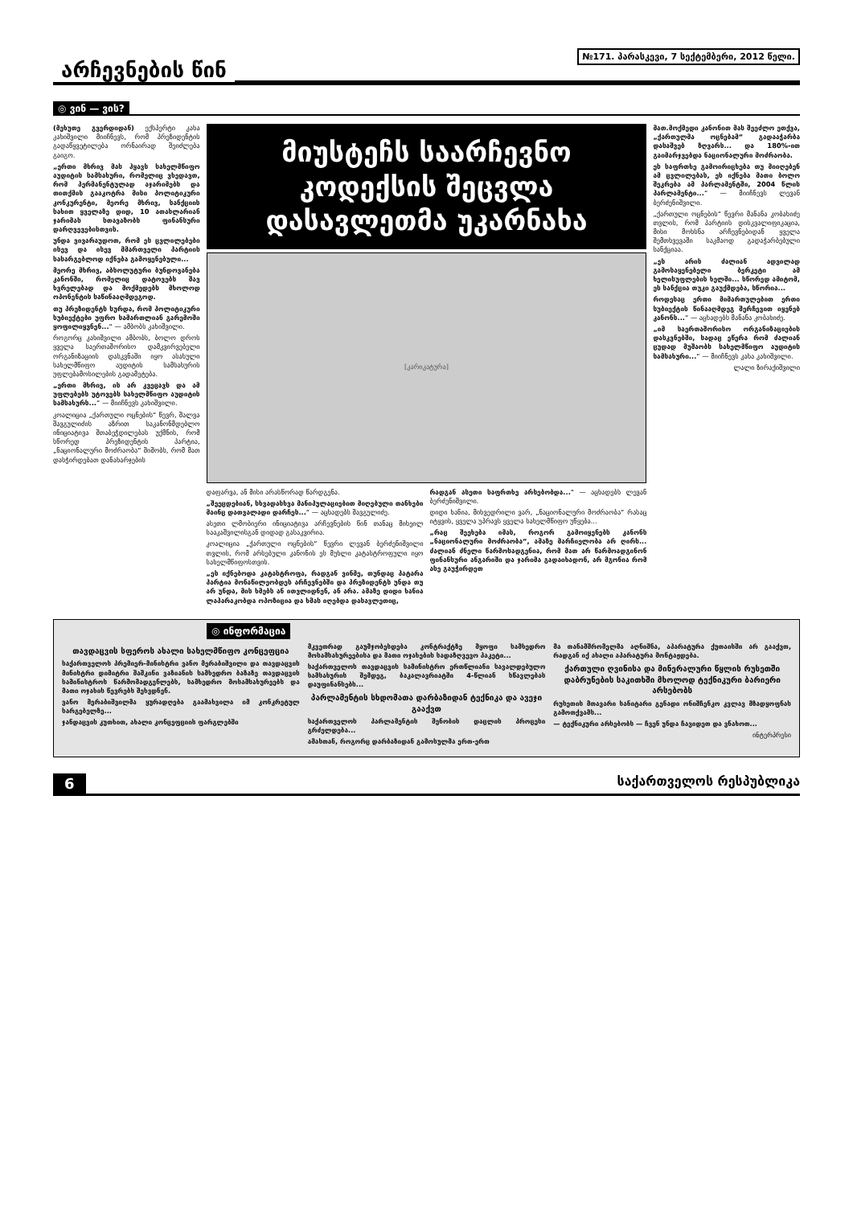არჩევნების წინ
№171. პარასკევი, 7 სექტემბერი, 2012 წელი.
◎ ვინ — ვის?
(მეხუთე გვერდიდან) ექსპერტი კახა კახიშვილი მიიჩნევს, რომ პრეზიდენტის გადაწყვეტილება ორნაირად შეიძლება გაიგო.
„ერთი მხრივ მას ჰყავს სახელმწიფო აუდიტის სამსახური, რომელიც ვხედავთ, რომ პერმანენტულად აჯარიმებს და თითქმის გააკოტრა მისი პოლიტიკური კონკურენტი, მეორე მხრივ, სანქციის სახით ყველაზე დიდ, 10 ათასლარიან ჯარიმას სთავაზობს ფინანსური დარღვევებისთვის.
უნდა ვივარაუდოთ, რომ ეს ცვლილებები ისევ და ისევ მმართველი პარტიის სასარგებლოდ იქნება გამოყენებული...
მეორე მხრივ, აბსოლუტური ბუნდოვანება კანონში, რომელიც დატოვებს შავ ხვრელებად და მოქმედებს მხოლოდ ოპონენტის საწინააღმდეგოდ.
თუ პრეზიდენტს სურდა, რომ პოლიტიკური სუბიექტები უფრო სამართლიან გარემოში ყოფილიყვნენ...“ — ამბობს კახიშვილი.
როგორც კახიშვილი ამბობს, ბოლო დროს ყველა საერთაშორისო დამკვირვებელი ორგანიზაციის დასკვნაში იყო ასახული სახელმწიფო აუდიტის სამსახურის უფლებამოსილების გადამეტება.
„ერთი მხრივ, ის არ კვეცავს და ამ უფლებებს უტოვებს სახელმწიფო აუდიტის სამსახურს...“ — მიიჩნევს კახიშვილი.
კოალიცია „ქართული ოცნების“ წევრ, შალვა შავგულიძის აზრით საკანონმდებლო ინიციატივა შთაბეჭდილებას უქმნის, რომ სწორედ პრეზიდენტის პარტია, „ნაციონალური მოძრაობა“ შიშობს, რომ მათ დასჭირდებათ დანახარჯების
მიუსტეჩს საარჩევნო კოდექსის შეცვლა დასავლეთმა უკარნახა
[კარიკატურა]
დაფარვა, ან მისი არასწორად წარდგენა.
„შეეცდებიან, სხვადასხვა მანიპულაციებით მიღებული თანხები მაინც დათვალადი დარჩეს...“ — აცხადებს შავგულიძე.
ასეთი ლმობიერი ინიციატივა არჩევნების წინ თანაც მიხეილ სააკაშვილისგან დიდად გასაკვირია.
კოალიცია „ქართული ოცნების“ წევრი ლევან ბერძენიშვილი თვლის, რომ არსებული კანონის ეს მუხლი კატასტროფული იყო სახელმწიფოსთვის.
„ეს იქნებოდა კატასტროფა, რადგან ვინმე, თუნდაც პატარა პარტია მონაწილეობდეს არჩევნებში და პრეზიდენტს უნდა თუ არ უნდა, მის ხმებს ან ითვლიდნენ, ან არა. ამაზე დიდი ხანია ლაპარაკობდა ოპოზიცია და ხმას იღებდა დასავლეთიც,
რადგან ასეთი საფრთხე არსებობდა...“ — აცხადებს ლევან ბერძენიშვილი.
დიდი ხანია, მიხვედრილი ვარ, „ნაციონალური მოძრაობა“ რასაც იტყვის, ყველა უპრავს ყველა სახელმწიფო უწყება...
„რაც შეეხება იმას, როგორ გამოიყენებს კანონს „ნაციონალური მოძრაობა“, ამაზე მარჩიელობა არ ღირს... ძალიან ძნელი წარმოსადგენია, რომ მათ არ წარმოადგინონ ფინანსური ანგარიში და ჯარიმა გადაიხადონ, არ მგონია რომ ასე გაუჭირდეთ
მათ.მოქმედი კანონით მას შეეძლო ეთქვა, „ქართულმა ოცნებამ“ გადააჭარბა დასაშვებ ზღვარს... და 180%-ით გაიმარჯვებდა ნაციონალური მოძრაობა.
ეს საფრთხე გამოირიცხება თუ მიიღებენ ამ ცვლილებას, ეს იქნება მათი ბოლო შეკრება ამ პარლამენტში, 2004 წლის პარლამენტი...“ — მიიჩნევს ლევან ბერძენიშვილი.
„ქართული ოცნების“ წევრი მანანა კობახიძე თვლის, რომ პარტიის დისკვალიფიკაცია, მისი მოხსნა არჩევნებიდან ყველა შემთხვევაში საკმაოდ გადაჭარბებული სანქციაა.
„ეს არის ძალიან ადვილად გამოსაყენებელი ბერკეტი ამ ხელისუფლების ხელში... სწორედ ამიტომ, ეს სანქცია თუკი გაუქმდება, სწორია...
როდესაც ერთი მიმართულებით ერთი სუბიექტის წინააღმდეგ შერჩევით იყენებ კანონს...“ — აცხადებს მანანა კობახიძე.
„იმ საერთაშორისო ორგანიზაციების დასკვნებში, სადაც ეწერა რომ ძალიან ცუდად მუშაობს სახელმწიფო აუდიტის სამსახური...“ — მიიჩნევს კახა კახიშვილი.
ლალი ზირაქიშვილი
◎ ინფორმაცია
თავდაცვის სფეროს ახალი სახელმწიფო კონცეფცია
საქართველოს პრემიერ-მინისტრი ვანო მერაბიშვილი და თავდაცვის მინისტრი დიმიტრი შაშკინი ვაზიანის სამხედრო ბაზაზე თავდაცვის სამინისტროს წარმომადგენლებს, სამხედრო მოსამსახურეებს და მათი ოჯახის წევრებს შეხვდნენ.
ვანო მერაბიშვილმა ყურადღება გაამახვილა იმ კონკრეტულ სარგებელზე...
ჯანდაცვის კუთხით, ახალი კონცეფციის ფარგლებში
მკვეთრად გაუმჯობესდება კონტრაქტზე მყოფი სამხედრო მოსამსახურეებისა და მათი ოჯახების სადაზღვევო პაკეტი...
საქართველოს თავდაცვის სამინისტრო ერთწლიანი სავალდებულო სამსახურის შემდეგ, ბაკალავრიატში 4-წლიან სწავლებას დაუფინანსებს...
პარლამენტის სხდომათა დარბაზიდან ტექნიკა და ავეჯი გააქვთ
საქართველოს პარლამენტის შენობის დაცლის პროცესი გრძელდება...
ამასთან, როგორც დარბაზიდან გამოსულმა ერთ-ერთ
მა თანამშრომელმა აღნიშნა, აპარატურა ქუთაისში არ გააქვთ, რადგან იქ ახალი აპარატურა მონტაჟდება.
ქართული ღვინისა და მინერალური წყლის რუსეთში დაბრუნების საკითხში მხოლოდ ტექნიკური ბარიერი არსებობს
რუსეთის მთავარი სანიტარი გენადი ონიშჩენკო კვლავ მზადყოფნას გამოთქვამს...
— ტექნიკური არსებობს — ჩვენ უნდა ჩავიდეთ და ვნახოთ...
ინტერპრესი
6 საქართველოს რესპუბლიკა